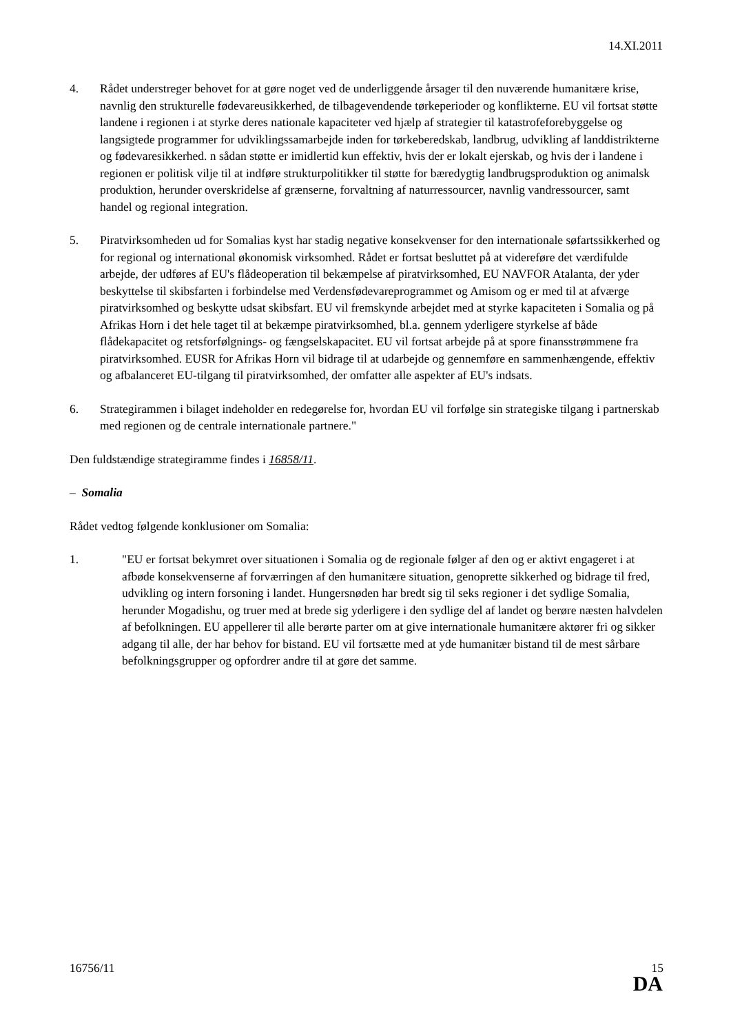14.XI.2011
4. Rådet understreger behovet for at gøre noget ved de underliggende årsager til den nuværende humanitære krise, navnlig den strukturelle fødevareusikkerhed, de tilbagevendende tørkeperioder og konflikterne. EU vil fortsat støtte landene i regionen i at styrke deres nationale kapaciteter ved hjælp af strategier til katastrofeforebyggelse og langsigtede programmer for udviklingssamarbejde inden for tørkeberedskab, landbrug, udvikling af landdistrikterne og fødevaresikkerhed. n sådan støtte er imidlertid kun effektiv, hvis der er lokalt ejerskab, og hvis der i landene i regionen er politisk vilje til at indføre strukturpolitikker til støtte for bæredygtig landbrugsproduktion og animalsk produktion, herunder overskridelse af grænserne, forvaltning af naturressourcer, navnlig vandressourcer, samt handel og regional integration.
5. Piratvirksomheden ud for Somalias kyst har stadig negative konsekvenser for den internationale søfartssikkerhed og for regional og international økonomisk virksomhed. Rådet er fortsat besluttet på at videreføre det værdifulde arbejde, der udføres af EU's flådeoperation til bekæmpelse af piratvirksomhed, EU NAVFOR Atalanta, der yder beskyttelse til skibsfarten i forbindelse med Verdensfødevareprogrammet og Amisom og er med til at afværge piratvirksomhed og beskytte udsat skibsfart. EU vil fremskynde arbejdet med at styrke kapaciteten i Somalia og på Afrikas Horn i det hele taget til at bekæmpe piratvirksomhed, bl.a. gennem yderligere styrkelse af både flådekapacitet og retsforfølgnings- og fængselskapacitet. EU vil fortsat arbejde på at spore finansstrømmene fra piratvirksomhed. EUSR for Afrikas Horn vil bidrage til at udarbejde og gennemføre en sammenhængende, effektiv og afbalanceret EU-tilgang til piratvirksomhed, der omfatter alle aspekter af EU's indsats.
6. Strategirammen i bilaget indeholder en redegørelse for, hvordan EU vil forfølge sin strategiske tilgang i partnerskab med regionen og de centrale internationale partnere."
Den fuldstændige strategiramme findes i 16858/11.
– Somalia
Rådet vedtog følgende konklusioner om Somalia:
1. "EU er fortsat bekymret over situationen i Somalia og de regionale følger af den og er aktivt engageret i at afbøde konsekvenserne af forværringen af den humanitære situation, genoprette sikkerhed og bidrage til fred, udvikling og intern forsoning i landet. Hungersnøden har bredt sig til seks regioner i det sydlige Somalia, herunder Mogadishu, og truer med at brede sig yderligere i den sydlige del af landet og berøre næsten halvdelen af befolkningen. EU appellerer til alle berørte parter om at give internationale humanitære aktører fri og sikker adgang til alle, der har behov for bistand. EU vil fortsætte med at yde humanitær bistand til de mest sårbare befolkningsgrupper og opfordrer andre til at gøre det samme.
16756/11 15
DA